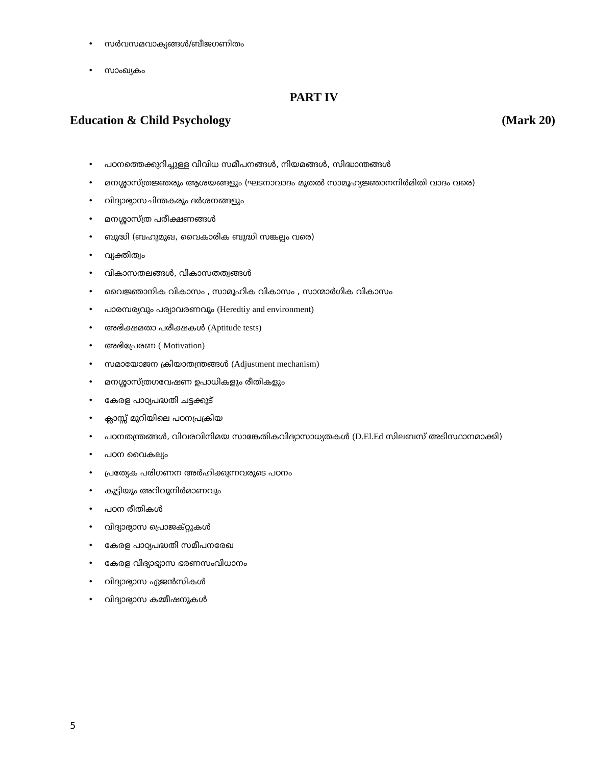• സർവസമവാക്യങ്ങൾ/ബീജഗണിതം
• സാംഖ്യകം
PART IV
Education & Child Psychology (Mark 20)
• പഠനത്തെക്കുറിച്ചുള്ള വിവിധ സമീപനങ്ങൾ, നിയമങ്ങൾ, സിദ്ധാന്തങ്ങൾ
• മനശ്ശാസ്ത്രജ്ഞരും ആശയങ്ങളും (ഘടനാവാദം മുതൽ സാമൂഹ്യജ്ഞാനനിർമിതി വാദം വരെ)
• വിദ്യാഭ്യാസചിന്തകരും ദർശനങ്ങളും
• മനശ്ശാസ്ത്ര പരീക്ഷണങ്ങൾ
• ബുദ്ധി (ബഹുമുഖ, വൈകാരിക ബുദ്ധി സങ്കല്പം വരെ)
• വ്യക്തിത്വം
• വികാസതലങ്ങൾ, വികാസതത്വങ്ങൾ
• വൈജ്ഞാനിക വികാസം , സാമൂഹിക വികാസം , സാന്മാർഗിക വികാസം
• പാരമ്പര്യവും പര്യാവരണവും (Heredtiy and environment)
• അഭിക്ഷമതാ പരീക്ഷകൾ (Aptitude tests)
• അഭിപ്രേരണ ( Motivation)
• സമായോജന ക്രിയാതന്ത്രങ്ങൾ (Adjustment mechanism)
• മനശ്ശാസ്ത്രഗവേഷണ ഉപാധികളും രീതികളും
• കേരള പാഠ്യപദ്ധതി ചട്ടക്കൂട്
• ക്ലാസ്സ് മുറിയിലെ പഠനപ്രക്രിയ
• പഠനതന്ത്രങ്ങൾ, വിവരവിനിമയ സാങ്കേതികവിദ്യാസാധ്യതകൾ (D.El.Ed സിലബസ് അടിസ്ഥാനമാക്കി)
• പഠന വൈകല്യം
• പ്രത്യേക പരിഗണന അർഹിക്കുന്നവരുടെ പഠനം
• കുട്ടിയും അറിവുനിർമാണവും
• പഠന രീതികൾ
• വിദ്യാഭ്യാസ പ്രൊജക്റ്റുകൾ
• കേരള പാഠ്യപദ്ധതി സമീപനരേഖ
• കേരള വിദ്യാഭ്യാസ ഭരണസംവിധാനം
• വിദ്യാഭ്യാസ ഏജൻസികൾ
• വിദ്യാഭ്യാസ കമ്മീഷനുകൾ
5